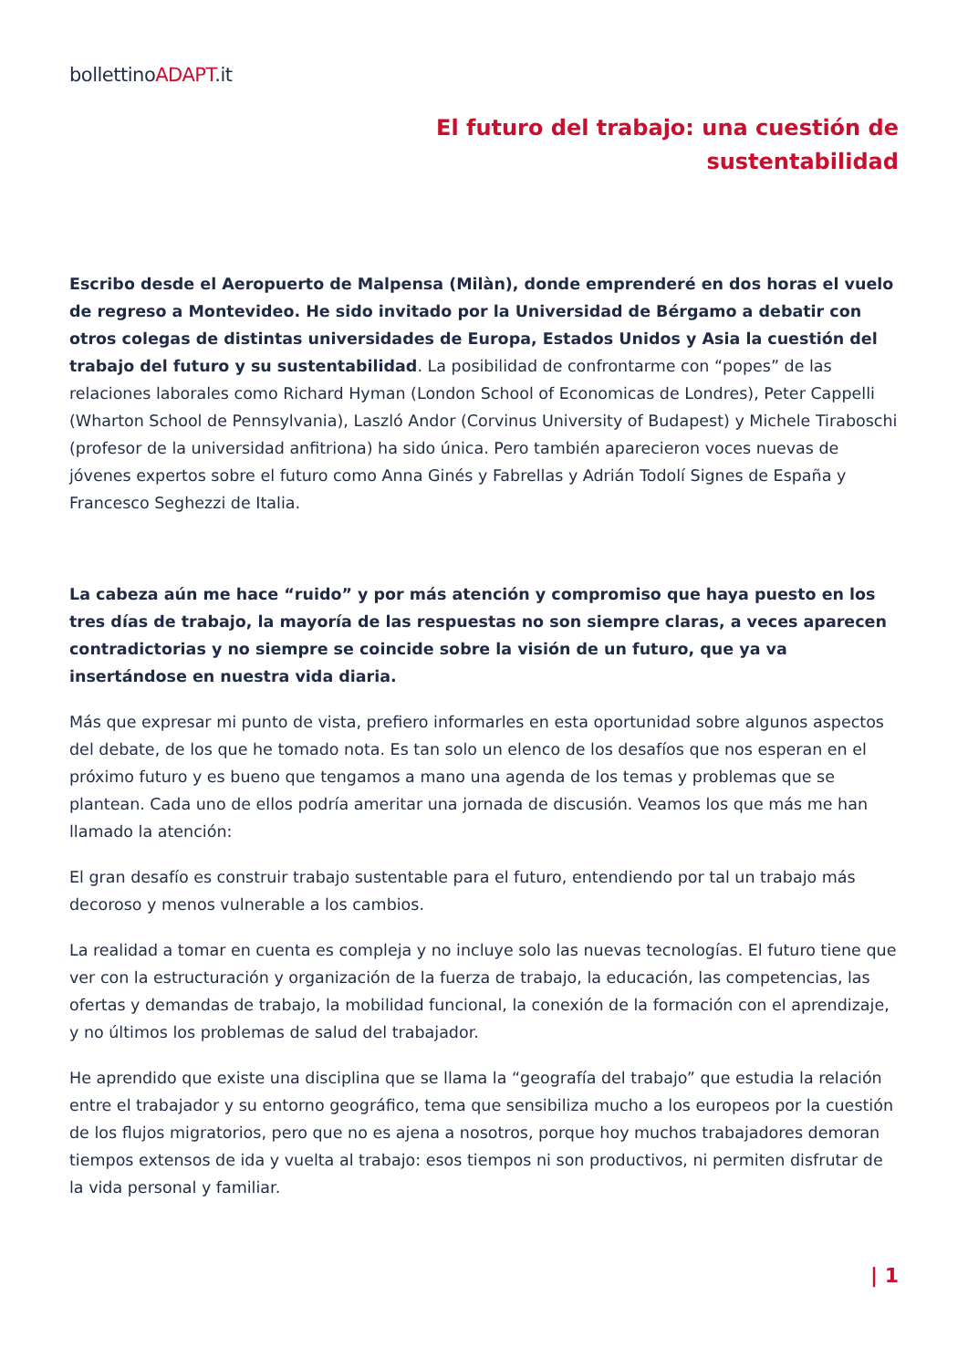bollettinoADAPT.it
El futuro del trabajo: una cuestión de
sustentabilidad
Escribo desde el Aeropuerto de Malpensa (Milàn), donde emprenderé en dos horas el vuelo de regreso a Montevideo. He sido invitado por la Universidad de Bérgamo a debatir con otros colegas de distintas universidades de Europa, Estados Unidos y Asia la cuestión del trabajo del futuro y su sustentabilidad. La posibilidad de confrontarme con “popes” de las relaciones laborales como Richard Hyman (London School of Economicas de Londres), Peter Cappelli (Wharton School de Pennsylvania), Laszló Andor (Corvinus University of Budapest) y Michele Tiraboschi (profesor de la universidad anfitriona) ha sido única. Pero también aparecieron voces nuevas de jóvenes expertos sobre el futuro como Anna Ginés y Fabrellas y Adrián Todolí Signes de España y Francesco Seghezzi de Italia.
La cabeza aún me hace “ruido” y por más atención y compromiso que haya puesto en los tres días de trabajo, la mayoría de las respuestas no son siempre claras, a veces aparecen contradictorias y no siempre se coincide sobre la visión de un futuro, que ya va insertándose en nuestra vida diaria.
Más que expresar mi punto de vista, prefiero informarles en esta oportunidad sobre algunos aspectos del debate, de los que he tomado nota. Es tan solo un elenco de los desafíos que nos esperan en el próximo futuro y es bueno que tengamos a mano una agenda de los temas y problemas que se plantean. Cada uno de ellos podría ameritar una jornada de discusión. Veamos los que más me han llamado la atención:
El gran desafío es construir trabajo sustentable para el futuro, entendiendo por tal un trabajo más decoroso y menos vulnerable a los cambios.
La realidad a tomar en cuenta es compleja y no incluye solo las nuevas tecnologías. El futuro tiene que ver con la estructuración y organización de la fuerza de trabajo, la educación, las competencias, las ofertas y demandas de trabajo, la mobilidad funcional, la conexión de la formación con el aprendizaje, y no últimos los problemas de salud del trabajador.
He aprendido que existe una disciplina que se llama la “geografía del trabajo” que estudia la relación entre el trabajador y su entorno geográfico, tema que sensibiliza mucho a los europeos por la cuestión de los flujos migratorios, pero que no es ajena a nosotros, porque hoy muchos trabajadores demoran tiempos extensos de ida y vuelta al trabajo: esos tiempos ni son productivos, ni permiten disfrutar de la vida personal y familiar.
| 1